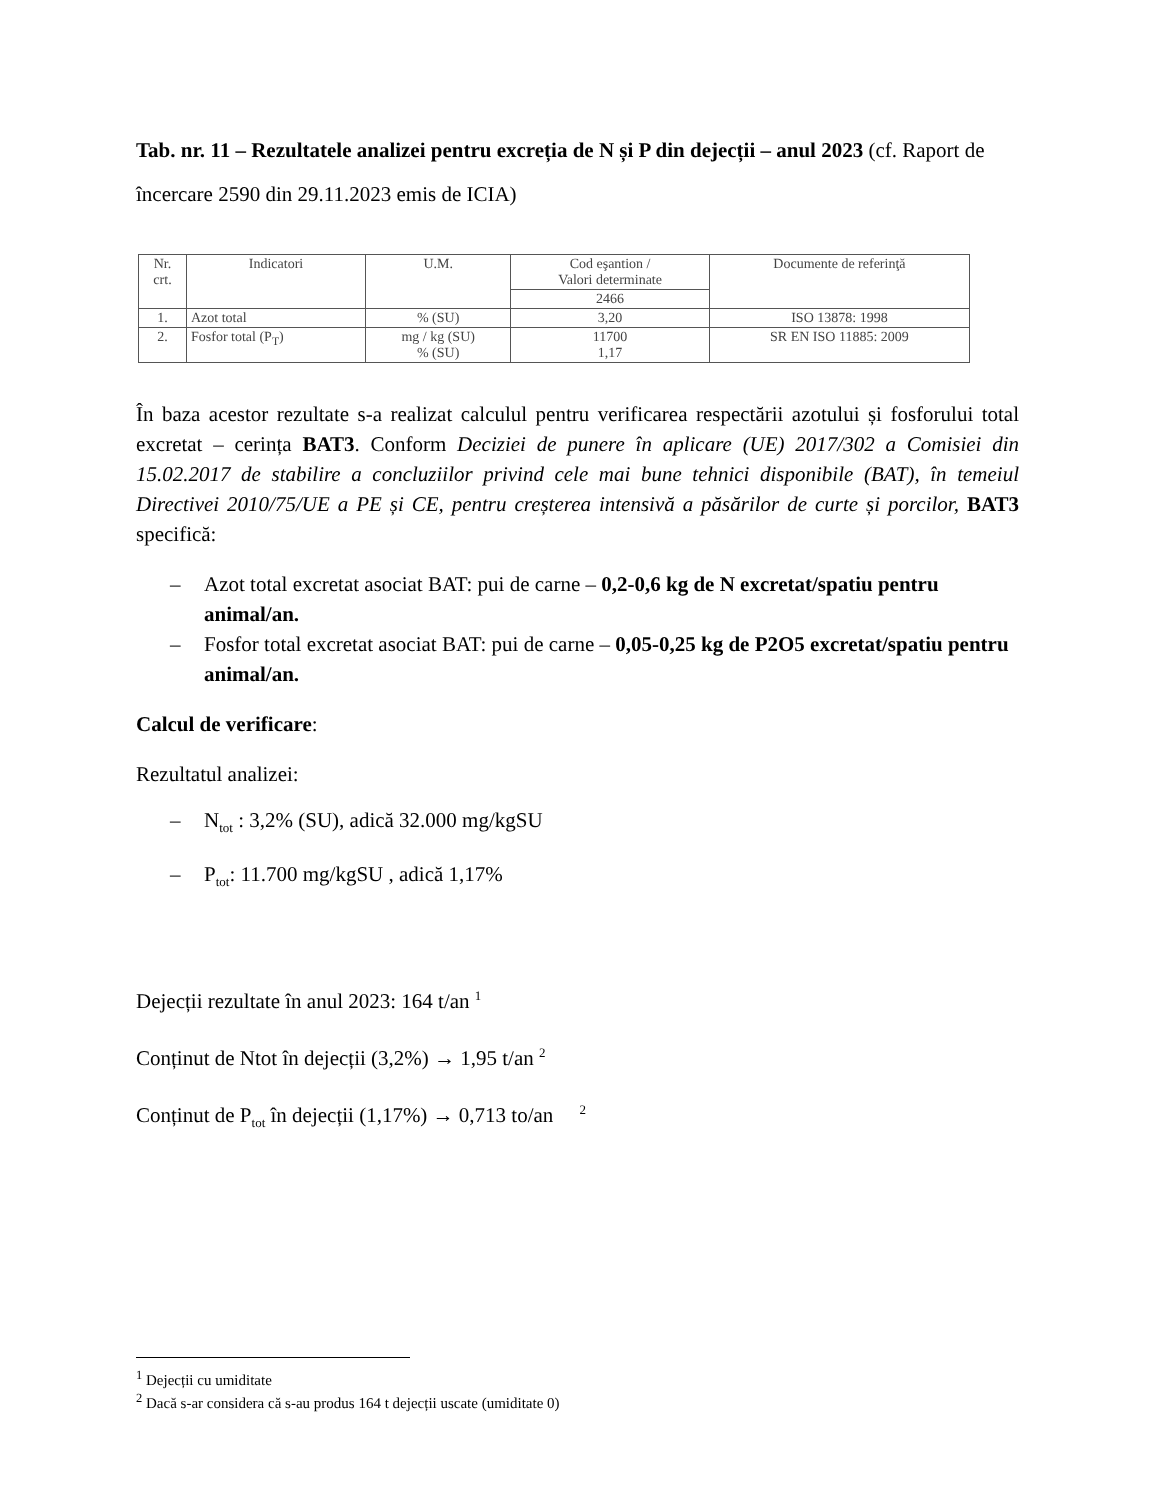Tab. nr. 11 – Rezultatele analizei pentru excreția de N și P din dejecții – anul 2023 (cf. Raport de încercare 2590 din 29.11.2023 emis de ICIA)
| Nr. crt. | Indicatori | U.M. | Cod eşantion / Valori determinate | Documente de referinţă |
| --- | --- | --- | --- | --- |
| | | | 2466 | |
| 1. | Azot total | % (SU) | 3,20 | ISO 13878: 1998 |
| 2. | Fosfor total (P<sub>T</sub>) | mg / kg (SU) % (SU) | 11700 1,17 | SR EN ISO 11885: 2009 |
În baza acestor rezultate s-a realizat calculul pentru verificarea respectării azotului și fosforului total excretat – cerința BAT3. Conform Deciziei de punere în aplicare (UE) 2017/302 a Comisiei din 15.02.2017 de stabilire a concluziilor privind cele mai bune tehnici disponibile (BAT), în temeiul Directivei 2010/75/UE a PE și CE, pentru creșterea intensivă a păsărilor de curte și porcilor, BAT3 specifică:
– Azot total excretat asociat BAT: pui de carne – 0,2-0,6 kg de N excretat/spatiu pentru animal/an.
– Fosfor total excretat asociat BAT: pui de carne – 0,05-0,25 kg de P2O5 excretat/spatiu pentru animal/an.
Calcul de verificare:
Rezultatul analizei:
– N<sub>tot</sub> : 3,2% (SU), adică 32.000 mg/kgSU
– P<sub>tot</sub>: 11.700 mg/kgSU , adică 1,17%
Dejecții rezultate în anul 2023: 164 t/an <sup>1</sup>
Conținut de Ntot în dejecții (3,2%) → 1,95 t/an <sup>2</sup>
Conținut de P<sub>tot</sub> în dejecții (1,17%) → 0,713 to/an <sup>2</sup>
<sup>1</sup> Dejecții cu umiditate
<sup>2</sup> Dacă s-ar considera că s-au produs 164 t dejecții uscate (umiditate 0)